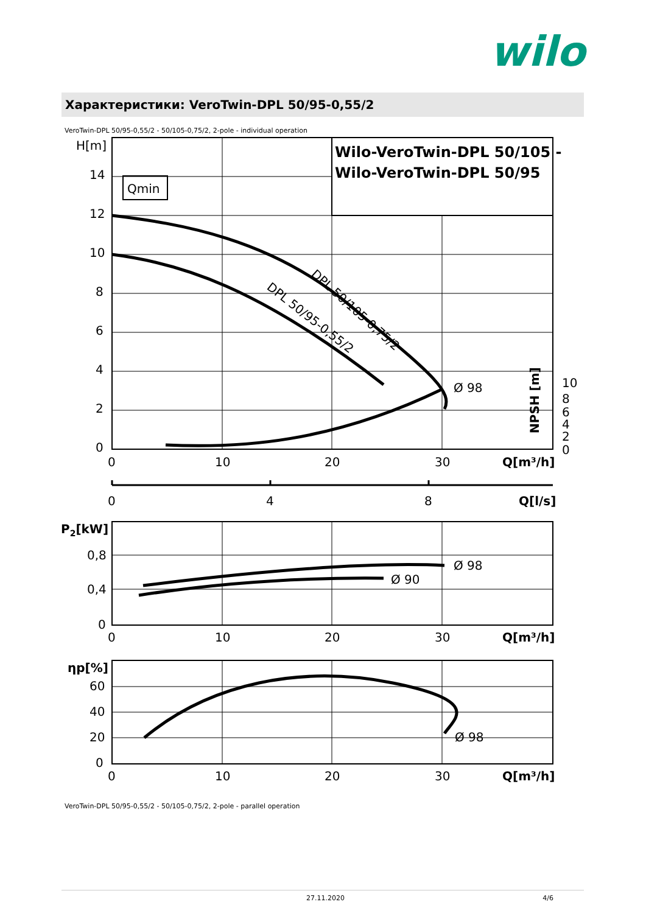wilo
Характеристики: VeroTwin-DPL 50/95-0,55/2
VeroTwin-DPL 50/95-0,55/2 - 50/105-0,75/2, 2-pole - individual operation
H[m]
14
12
10
8
6
4
2
0
Qmin
Wilo-VeroTwin-DPL 50/105 -
Wilo-VeroTwin-DPL 50/95
DPL 50/105-0,75/2
DPL 50/95-0,55/2
Ø 98
NPSH [m]
10
8
6
4
2
0
0
10
20
30
Q[m³/h]
0
4
8
Q[l/s]
P2[kW]
0,8
0,4
0
Ø 98
Ø 90
0
10
20
30
Q[m³/h]
ηp[%]
60
40
20
0
Ø 98
0
10
20
30
Q[m³/h]
VeroTwin-DPL 50/95-0,55/2 - 50/105-0,75/2, 2-pole - parallel operation
27.11.2020 4/6